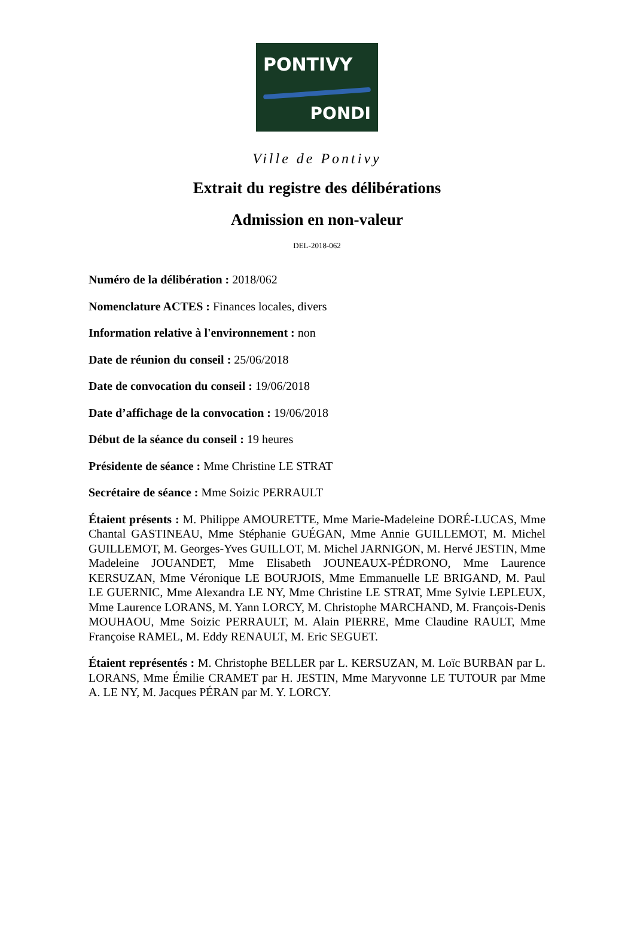PONTIVY
PONDI
Ville de Pontivy
Extrait du registre des délibérations
Admission en non-valeur
DEL-2018-062
Numéro de la délibération : 2018/062
Nomenclature ACTES : Finances locales, divers
Information relative à l'environnement : non
Date de réunion du conseil : 25/06/2018
Date de convocation du conseil : 19/06/2018
Date d’affichage de la convocation : 19/06/2018
Début de la séance du conseil : 19 heures
Présidente de séance : Mme Christine LE STRAT
Secrétaire de séance : Mme Soizic PERRAULT
Étaient présents : M. Philippe AMOURETTE, Mme Marie-Madeleine DORÉ-LUCAS, Mme Chantal GASTINEAU, Mme Stéphanie GUÉGAN, Mme Annie GUILLEMOT, M. Michel GUILLEMOT, M. Georges-Yves GUILLOT, M. Michel JARNIGON, M. Hervé JESTIN, Mme Madeleine JOUANDET, Mme Elisabeth JOUNEAUX-PÉDRONO, Mme Laurence KERSUZAN, Mme Véronique LE BOURJOIS, Mme Emmanuelle LE BRIGAND, M. Paul LE GUERNIC, Mme Alexandra LE NY, Mme Christine LE STRAT, Mme Sylvie LEPLEUX, Mme Laurence LORANS, M. Yann LORCY, M. Christophe MARCHAND, M. François-Denis MOUHAOU, Mme Soizic PERRAULT, M. Alain PIERRE, Mme Claudine RAULT, Mme Françoise RAMEL, M. Eddy RENAULT, M. Eric SEGUET.
Étaient représentés : M. Christophe BELLER par L. KERSUZAN, M. Loïc BURBAN par L. LORANS, Mme Émilie CRAMET par H. JESTIN, Mme Maryvonne LE TUTOUR par Mme A. LE NY, M. Jacques PÉRAN par M. Y. LORCY.